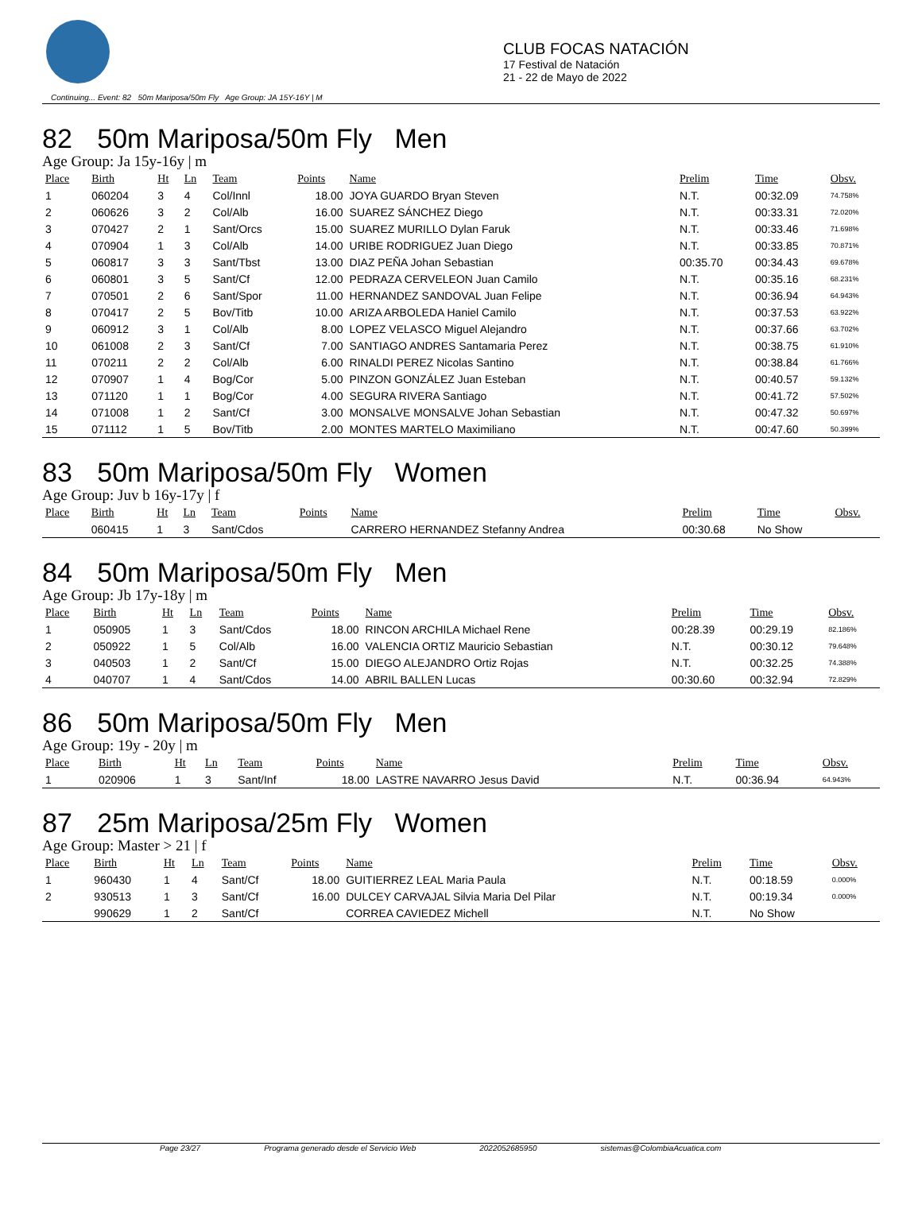CLUB FOCAS NATACIÓN
17 Festival de Natación
21 - 22 de Mayo de 2022
Continuing... Event: 82 50m Mariposa/50m Fly Age Group: JA 15Y-16Y | M
82 50m Mariposa/50m Fly Men
Age Group: Ja 15y-16y | m
| Place | Birth | Ht | Ln | Team | Points | Name | Prelim | Time | Obsv. |
| --- | --- | --- | --- | --- | --- | --- | --- | --- | --- |
| 1 | 060204 | 3 | 4 | Col/Innl | 18.00 | JOYA GUARDO Bryan Steven | N.T. | 00:32.09 | 74.758% |
| 2 | 060626 | 3 | 2 | Col/Alb | 16.00 | SUAREZ SÁNCHEZ Diego | N.T. | 00:33.31 | 72.020% |
| 3 | 070427 | 2 | 1 | Sant/Orcs | 15.00 | SUAREZ MURILLO Dylan Faruk | N.T. | 00:33.46 | 71.698% |
| 4 | 070904 | 1 | 3 | Col/Alb | 14.00 | URIBE RODRIGUEZ Juan Diego | N.T. | 00:33.85 | 70.871% |
| 5 | 060817 | 3 | 3 | Sant/Tbst | 13.00 | DIAZ PEÑA Johan Sebastian | 00:35.70 | 00:34.43 | 69.678% |
| 6 | 060801 | 3 | 5 | Sant/Cf | 12.00 | PEDRAZA CERVELEON Juan Camilo | N.T. | 00:35.16 | 68.231% |
| 7 | 070501 | 2 | 6 | Sant/Spor | 11.00 | HERNANDEZ SANDOVAL Juan Felipe | N.T. | 00:36.94 | 64.943% |
| 8 | 070417 | 2 | 5 | Bov/Titb | 10.00 | ARIZA ARBOLEDA Haniel Camilo | N.T. | 00:37.53 | 63.922% |
| 9 | 060912 | 3 | 1 | Col/Alb | 8.00 | LOPEZ VELASCO Miguel Alejandro | N.T. | 00:37.66 | 63.702% |
| 10 | 061008 | 2 | 3 | Sant/Cf | 7.00 | SANTIAGO ANDRES Santamaria Perez | N.T. | 00:38.75 | 61.910% |
| 11 | 070211 | 2 | 2 | Col/Alb | 6.00 | RINALDI PEREZ Nicolas Santino | N.T. | 00:38.84 | 61.766% |
| 12 | 070907 | 1 | 4 | Bog/Cor | 5.00 | PINZON GONZÁLEZ Juan Esteban | N.T. | 00:40.57 | 59.132% |
| 13 | 071120 | 1 | 1 | Bog/Cor | 4.00 | SEGURA RIVERA Santiago | N.T. | 00:41.72 | 57.502% |
| 14 | 071008 | 1 | 2 | Sant/Cf | 3.00 | MONSALVE MONSALVE Johan Sebastian | N.T. | 00:47.32 | 50.697% |
| 15 | 071112 | 1 | 5 | Bov/Titb | 2.00 | MONTES MARTELO Maximiliano | N.T. | 00:47.60 | 50.399% |
83 50m Mariposa/50m Fly Women
Age Group: Juv b 16y-17y | f
| Place | Birth | Ht | Ln | Team | Points | Name | Prelim | Time | Obsv. |
| --- | --- | --- | --- | --- | --- | --- | --- | --- | --- |
| | 060415 | 1 | 3 | Sant/Cdos | | CARRERO HERNANDEZ Stefanny Andrea | 00:30.68 | No Show | |
84 50m Mariposa/50m Fly Men
Age Group: Jb 17y-18y | m
| Place | Birth | Ht | Ln | Team | Points | Name | Prelim | Time | Obsv. |
| --- | --- | --- | --- | --- | --- | --- | --- | --- | --- |
| 1 | 050905 | 1 | 3 | Sant/Cdos | 18.00 | RINCON ARCHILA Michael Rene | 00:28.39 | 00:29.19 | 82.186% |
| 2 | 050922 | 1 | 5 | Col/Alb | 16.00 | VALENCIA ORTIZ Mauricio Sebastian | N.T. | 00:30.12 | 79.648% |
| 3 | 040503 | 1 | 2 | Sant/Cf | 15.00 | DIEGO ALEJANDRO Ortiz Rojas | N.T. | 00:32.25 | 74.388% |
| 4 | 040707 | 1 | 4 | Sant/Cdos | 14.00 | ABRIL BALLEN Lucas | 00:30.60 | 00:32.94 | 72.829% |
86 50m Mariposa/50m Fly Men
Age Group: 19y - 20y | m
| Place | Birth | Ht | Ln | Team | Points | Name | Prelim | Time | Obsv. |
| --- | --- | --- | --- | --- | --- | --- | --- | --- | --- |
| 1 | 020906 | 1 | 3 | Sant/Inf | 18.00 | LASTRE NAVARRO Jesus David | N.T. | 00:36.94 | 64.943% |
87 25m Mariposa/25m Fly Women
Age Group: Master > 21 | f
| Place | Birth | Ht | Ln | Team | Points | Name | Prelim | Time | Obsv. |
| --- | --- | --- | --- | --- | --- | --- | --- | --- | --- |
| 1 | 960430 | 1 | 4 | Sant/Cf | 18.00 | GUITIERREZ LEAL Maria Paula | N.T. | 00:18.59 | 0.000% |
| 2 | 930513 | 1 | 3 | Sant/Cf | 16.00 | DULCEY CARVAJAL Silvia Maria Del Pilar | N.T. | 00:19.34 | 0.000% |
| | 990629 | 1 | 2 | Sant/Cf | | CORREA CAVIEDEZ Michell | N.T. | No Show | |
Page 23/27 Programa generado desde el Servicio Web 2022052685950 sistemas@ColombiaAcuatica.com